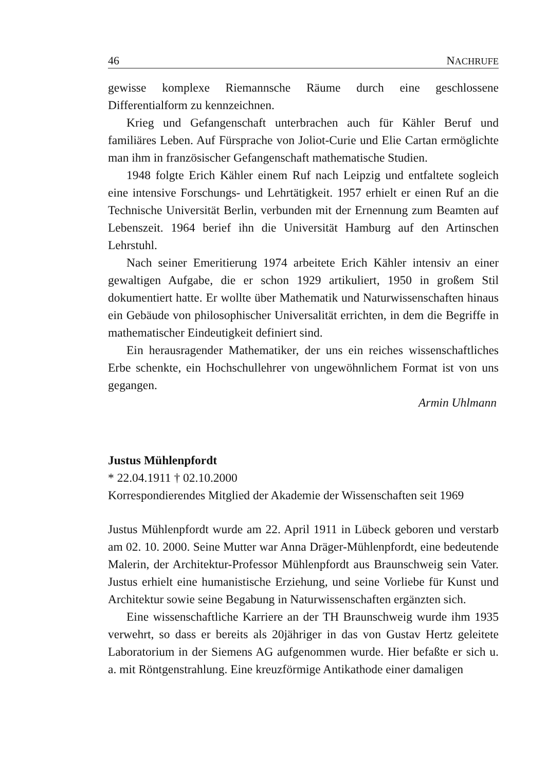46 NACHRUFE
gewisse komplexe Riemannsche Räume durch eine geschlossene Differentialform zu kennzeichnen.
Krieg und Gefangenschaft unterbrachen auch für Kähler Beruf und familiäres Leben. Auf Fürsprache von Joliot-Curie und Elie Cartan ermöglichte man ihm in französischer Gefangenschaft mathematische Studien.
1948 folgte Erich Kähler einem Ruf nach Leipzig und entfaltete sogleich eine intensive Forschungs- und Lehrtätigkeit. 1957 erhielt er einen Ruf an die Technische Universität Berlin, verbunden mit der Ernennung zum Beamten auf Lebenszeit. 1964 berief ihn die Universität Hamburg auf den Artinschen Lehrstuhl.
Nach seiner Emeritierung 1974 arbeitete Erich Kähler intensiv an einer gewaltigen Aufgabe, die er schon 1929 artikuliert, 1950 in großem Stil dokumentiert hatte. Er wollte über Mathematik und Naturwissenschaften hinaus ein Gebäude von philosophischer Universalität errichten, in dem die Begriffe in mathematischer Eindeutigkeit definiert sind.
Ein herausragender Mathematiker, der uns ein reiches wissenschaftliches Erbe schenkte, ein Hochschullehrer von ungewöhnlichem Format ist von uns gegangen.
Armin Uhlmann
Justus Mühlenpfordt
* 22.04.1911 † 02.10.2000
Korrespondierendes Mitglied der Akademie der Wissenschaften seit 1969
Justus Mühlenpfordt wurde am 22. April 1911 in Lübeck geboren und verstarb am 02. 10. 2000. Seine Mutter war Anna Dräger-Mühlenpfordt, eine bedeutende Malerin, der Architektur-Professor Mühlenpfordt aus Braunschweig sein Vater. Justus erhielt eine humanistische Erziehung, und seine Vorliebe für Kunst und Architektur sowie seine Begabung in Naturwissenschaften ergänzten sich.
Eine wissenschaftliche Karriere an der TH Braunschweig wurde ihm 1935 verwehrt, so dass er bereits als 20jähriger in das von Gustav Hertz geleitete Laboratorium in der Siemens AG aufgenommen wurde. Hier befaßte er sich u. a. mit Röntgenstrahlung. Eine kreuzförmige Antikathode einer damaligen